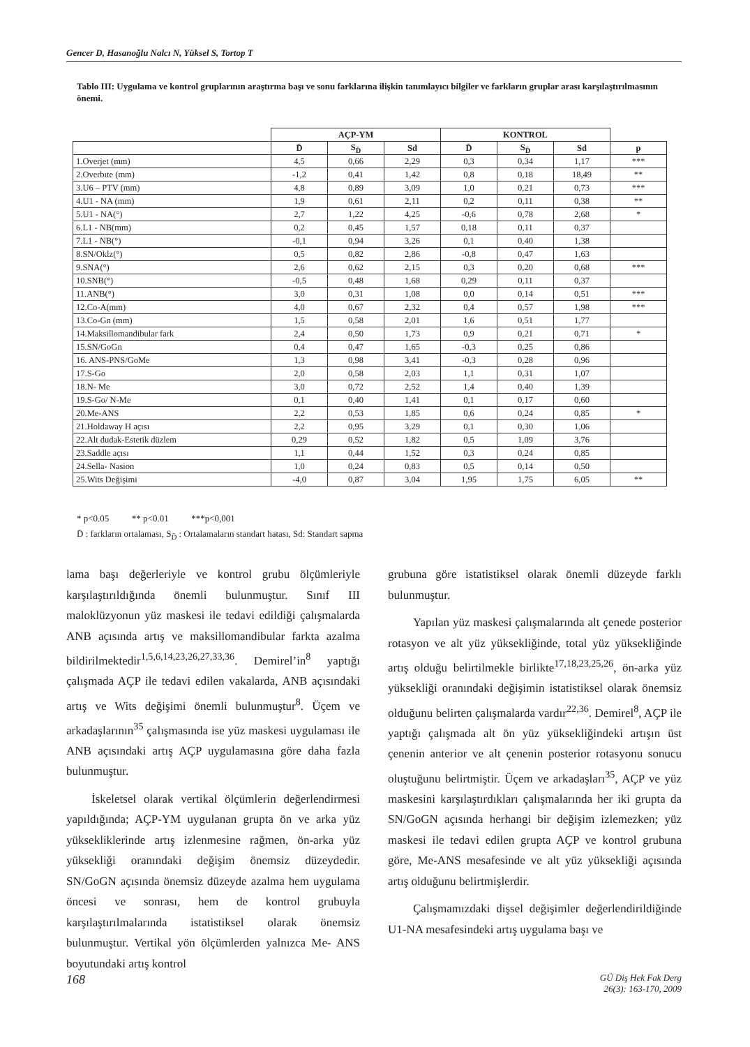Gencer D, Hasanoğlu Nalcı N, Yüksel S, Tortop T
Tablo III: Uygulama ve kontrol gruplarının araştırma başı ve sonu farklarına ilişkin tanımlayıcı bilgiler ve farkların gruplar arası karşılaştırılmasının önemi.
| | AÇP-YM | | | KONTROL | | | |
| | D̄ | S<sub>D̄</sub> | Sd | D̄ | S<sub>D̄</sub> | Sd | p |
| 1.Overjet (mm) | 4,5 | 0,66 | 2,29 | 0,3 | 0,34 | 1,17 | *** |
| 2.Overbıte (mm) | -1,2 | 0,41 | 1,42 | 0,8 | 0,18 | 18,49 | ** |
| 3.U6 – PTV (mm) | 4,8 | 0,89 | 3,09 | 1,0 | 0,21 | 0,73 | *** |
| 4.U1 - NA (mm) | 1,9 | 0,61 | 2,11 | 0,2 | 0,11 | 0,38 | ** |
| 5.U1 - NA(°) | 2,7 | 1,22 | 4,25 | -0,6 | 0,78 | 2,68 | * |
| 6.L1 - NB(mm) | 0,2 | 0,45 | 1,57 | 0,18 | 0,11 | 0,37 | |
| 7.L1 - NB(°) | -0,1 | 0,94 | 3,26 | 0,1 | 0,40 | 1,38 | |
| 8.SN/Oklz(°) | 0,5 | 0,82 | 2,86 | -0,8 | 0,47 | 1,63 | |
| 9.SNA(°) | 2,6 | 0,62 | 2,15 | 0,3 | 0,20 | 0,68 | *** |
| 10.SNB(°) | -0,5 | 0,48 | 1,68 | 0,29 | 0,11 | 0,37 | |
| 11.ANB(°) | 3,0 | 0,31 | 1,08 | 0,0 | 0,14 | 0,51 | *** |
| 12.Co-A(mm) | 4,0 | 0,67 | 2,32 | 0,4 | 0,57 | 1,98 | *** |
| 13.Co-Gn (mm) | 1,5 | 0,58 | 2,01 | 1,6 | 0,51 | 1,77 | |
| 14.Maksillomandibular fark | 2,4 | 0,50 | 1,73 | 0,9 | 0,21 | 0,71 | * |
| 15.SN/GoGn | 0,4 | 0,47 | 1,65 | -0,3 | 0,25 | 0,86 | |
| 16. ANS-PNS/GoMe | 1,3 | 0,98 | 3,41 | -0,3 | 0,28 | 0,96 | |
| 17.S-Go | 2,0 | 0,58 | 2,03 | 1,1 | 0,31 | 1,07 | |
| 18.N- Me | 3,0 | 0,72 | 2,52 | 1,4 | 0,40 | 1,39 | |
| 19.S-Go/ N-Me | 0,1 | 0,40 | 1,41 | 0,1 | 0,17 | 0,60 | |
| 20.Me-ANS | 2,2 | 0,53 | 1,85 | 0,6 | 0,24 | 0,85 | * |
| 21.Holdaway H açısı | 2,2 | 0,95 | 3,29 | 0,1 | 0,30 | 1,06 | |
| 22.Alt dudak-Estetik düzlem | 0,29 | 0,52 | 1,82 | 0,5 | 1,09 | 3,76 | |
| 23.Saddle açısı | 1,1 | 0,44 | 1,52 | 0,3 | 0,24 | 0,85 | |
| 24.Sella- Nasion | 1,0 | 0,24 | 0,83 | 0,5 | 0,14 | 0,50 | |
| 25.Wits Değişimi | -4,0 | 0,87 | 3,04 | 1,95 | 1,75 | 6,05 | ** |
* p<0.05 ** p<0.01 ***p<0,001
D̄ : farkların ortalaması, S<sub>D̄</sub> : Ortalamaların standart hatası, Sd: Standart sapma
lama başı değerleriyle ve kontrol grubu ölçümleriyle karşılaştırıldığında önemli bulunmuştur. Sınıf III maloklüzyonun yüz maskesi ile tedavi edildiği çalışmalarda ANB açısında artış ve maksillomandibular farkta azalma bildirilmektedir<sup>1,5,6,14,23,26,27,33,36</sup>. Demirel’in<sup>8</sup> yaptığı çalışmada AÇP ile tedavi edilen vakalarda, ANB açısındaki artış ve Wits değişimi önemli bulunmuştur<sup>8</sup>. Üçem ve arkadaşlarının<sup>35</sup> çalışmasında ise yüz maskesi uygulaması ile ANB açısındaki artış AÇP uygulamasına göre daha fazla bulunmuştur.
İskeletsel olarak vertikal ölçümlerin değerlendirmesi yapıldığında; AÇP-YM uygulanan grupta ön ve arka yüz yüksekliklerinde artış izlenmesine rağmen, ön-arka yüz yüksekliği oranındaki değişim önemsiz düzeydedir. SN/GoGN açısında önemsiz düzeyde azalma hem uygulama öncesi ve sonrası, hem de kontrol grubuyla karşılaştırılmalarında istatistiksel olarak önemsiz bulunmuştur. Vertikal yön ölçümlerden yalnızca Me- ANS boyutundaki artış kontrol
grubuna göre istatistiksel olarak önemli düzeyde farklı bulunmuştur.
Yapılan yüz maskesi çalışmalarında alt çenede posterior rotasyon ve alt yüz yüksekliğinde, total yüz yüksekliğinde artış olduğu belirtilmekle birlikte<sup>17,18,23,25,26</sup>, ön-arka yüz yüksekliği oranındaki değişimin istatistiksel olarak önemsiz olduğunu belirten çalışmalarda vardır<sup>22,36</sup>. Demirel<sup>8</sup>, AÇP ile yaptığı çalışmada alt ön yüz yüksekliğindeki artışın üst çenenin anterior ve alt çenenin posterior rotasyonu sonucu oluştuğunu belirtmiştir. Üçem ve arkadaşları<sup>35</sup>, AÇP ve yüz maskesini karşılaştırdıkları çalışmalarında her iki grupta da SN/GoGN açısında herhangi bir değişim izlemezken; yüz maskesi ile tedavi edilen grupta AÇP ve kontrol grubuna göre, Me-ANS mesafesinde ve alt yüz yüksekliği açısında artış olduğunu belirtmişlerdir.
Çalışmamızdaki dişsel değişimler değerlendirildiğinde U1-NA mesafesindeki artış uygulama başı ve
168 GÜ Diş Hek Fak Derg
26(3): 163-170, 2009